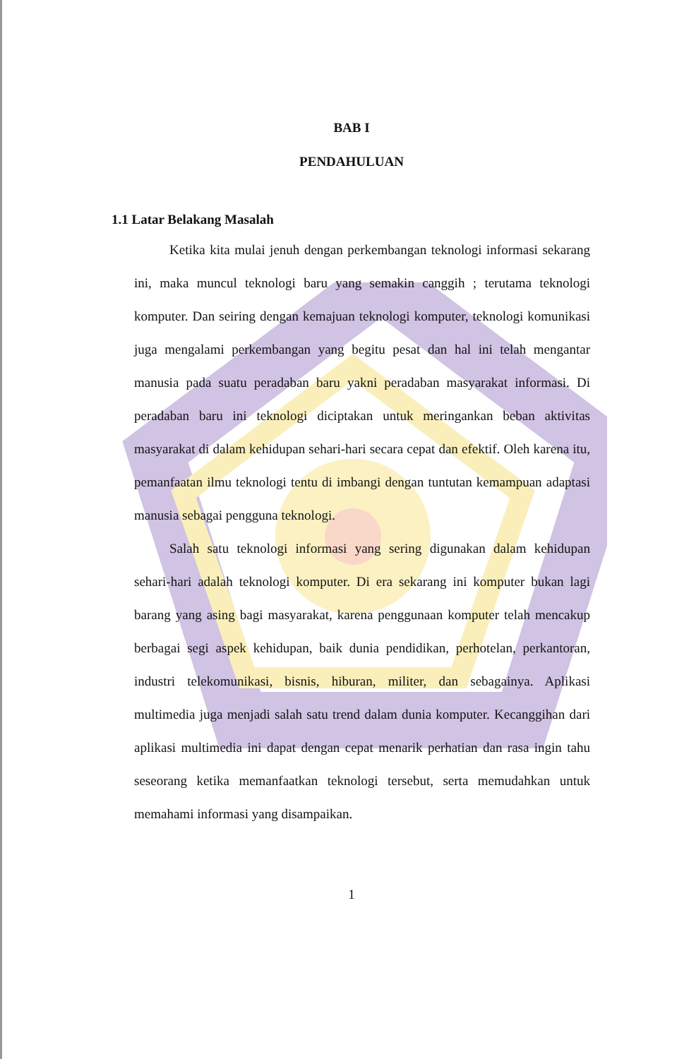BAB I
PENDAHULUAN
1.1 Latar Belakang Masalah
Ketika kita mulai jenuh dengan perkembangan teknologi informasi sekarang ini, maka muncul teknologi baru yang semakin canggih ; terutama teknologi komputer. Dan seiring dengan kemajuan teknologi komputer, teknologi komunikasi juga mengalami perkembangan yang begitu pesat dan hal ini telah mengantar manusia pada suatu peradaban baru yakni peradaban masyarakat informasi. Di peradaban baru ini teknologi diciptakan untuk meringankan beban aktivitas masyarakat di dalam kehidupan sehari-hari secara cepat dan efektif. Oleh karena itu, pemanfaatan ilmu teknologi tentu di imbangi dengan tuntutan kemampuan adaptasi manusia sebagai pengguna teknologi.
Salah satu teknologi informasi yang sering digunakan dalam kehidupan sehari-hari adalah teknologi komputer. Di era sekarang ini komputer bukan lagi barang yang asing bagi masyarakat, karena penggunaan komputer telah mencakup berbagai segi aspek kehidupan, baik dunia pendidikan, perhotelan, perkantoran, industri telekomunikasi, bisnis, hiburan, militer, dan sebagainya. Aplikasi multimedia juga menjadi salah satu trend dalam dunia komputer. Kecanggihan dari aplikasi multimedia ini dapat dengan cepat menarik perhatian dan rasa ingin tahu seseorang ketika memanfaatkan teknologi tersebut, serta memudahkan untuk memahami informasi yang disampaikan.
1